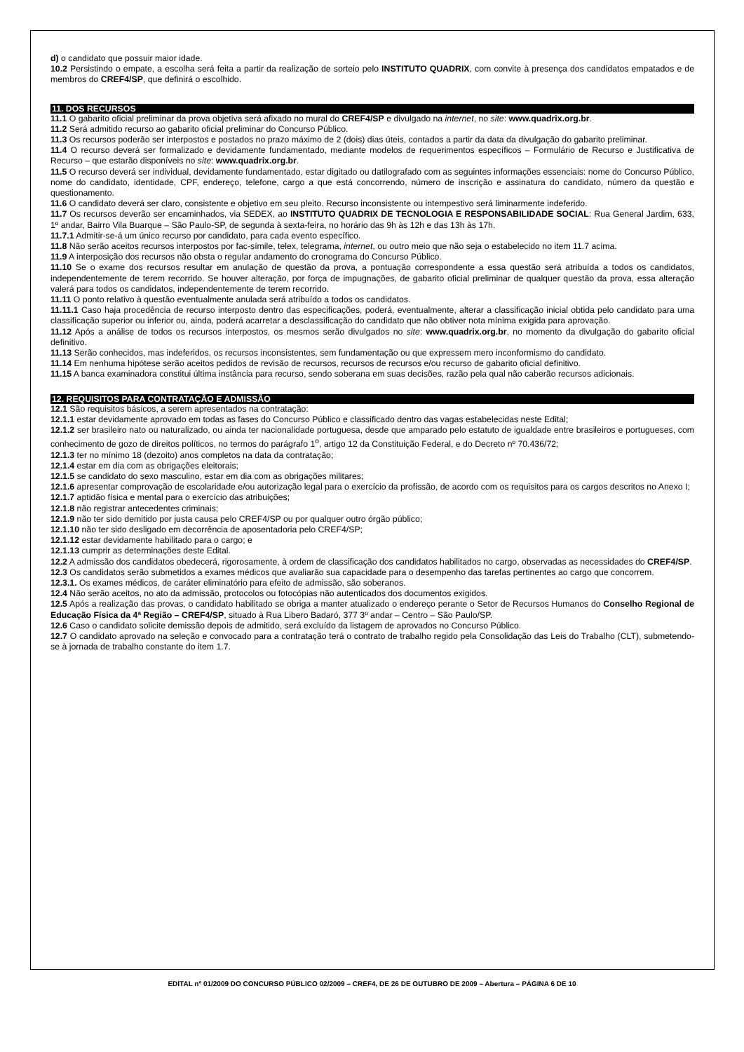d) o candidato que possuir maior idade.
10.2 Persistindo o empate, a escolha será feita a partir da realização de sorteio pelo INSTITUTO QUADRIX, com convite à presença dos candidatos empatados e de membros do CREF4/SP, que definirá o escolhido.
11. DOS RECURSOS
11.1 O gabarito oficial preliminar da prova objetiva será afixado no mural do CREF4/SP e divulgado na internet, no site: www.quadrix.org.br.
11.2 Será admitido recurso ao gabarito oficial preliminar do Concurso Público.
11.3 Os recursos poderão ser interpostos e postados no prazo máximo de 2 (dois) dias úteis, contados a partir da data da divulgação do gabarito preliminar.
11.4 O recurso deverá ser formalizado e devidamente fundamentado, mediante modelos de requerimentos específicos – Formulário de Recurso e Justificativa de Recurso – que estarão disponíveis no site: www.quadrix.org.br.
11.5 O recurso deverá ser individual, devidamente fundamentado, estar digitado ou datilografado com as seguintes informações essenciais: nome do Concurso Público, nome do candidato, identidade, CPF, endereço, telefone, cargo a que está concorrendo, número de inscrição e assinatura do candidato, número da questão e questionamento.
11.6 O candidato deverá ser claro, consistente e objetivo em seu pleito. Recurso inconsistente ou intempestivo será liminarmente indeferido.
11.7 Os recursos deverão ser encaminhados, via SEDEX, ao INSTITUTO QUADRIX DE TECNOLOGIA E RESPONSABILIDADE SOCIAL: Rua General Jardim, 633, 1º andar, Bairro Vila Buarque – São Paulo-SP, de segunda à sexta-feira, no horário das 9h às 12h e das 13h às 17h.
11.7.1 Admitir-se-á um único recurso por candidato, para cada evento específico.
11.8 Não serão aceitos recursos interpostos por fac-símile, telex, telegrama, internet, ou outro meio que não seja o estabelecido no item 11.7 acima.
11.9 A interposição dos recursos não obsta o regular andamento do cronograma do Concurso Público.
11.10 Se o exame dos recursos resultar em anulação de questão da prova, a pontuação correspondente a essa questão será atribuída a todos os candidatos, independentemente de terem recorrido. Se houver alteração, por força de impugnações, de gabarito oficial preliminar de qualquer questão da prova, essa alteração valerá para todos os candidatos, independentemente de terem recorrido.
11.11 O ponto relativo à questão eventualmente anulada será atribuído a todos os candidatos.
11.11.1 Caso haja procedência de recurso interposto dentro das especificações, poderá, eventualmente, alterar a classificação inicial obtida pelo candidato para uma classificação superior ou inferior ou, ainda, poderá acarretar a desclassificação do candidato que não obtiver nota mínima exigida para aprovação.
11.12 Após a análise de todos os recursos interpostos, os mesmos serão divulgados no site: www.quadrix.org.br, no momento da divulgação do gabarito oficial definitivo.
11.13 Serão conhecidos, mas indeferidos, os recursos inconsistentes, sem fundamentação ou que expressem mero inconformismo do candidato.
11.14 Em nenhuma hipótese serão aceitos pedidos de revisão de recursos, recursos de recursos e/ou recurso de gabarito oficial definitivo.
11.15 A banca examinadora constitui última instância para recurso, sendo soberana em suas decisões, razão pela qual não caberão recursos adicionais.
12. REQUISITOS PARA CONTRATAÇÃO E ADMISSÃO
12.1 São requisitos básicos, a serem apresentados na contratação:
12.1.1 estar devidamente aprovado em todas as fases do Concurso Público e classificado dentro das vagas estabelecidas neste Edital;
12.1.2 ser brasileiro nato ou naturalizado, ou ainda ter nacionalidade portuguesa, desde que amparado pelo estatuto de igualdade entre brasileiros e portugueses, com conhecimento de gozo de direitos políticos, no termos do parágrafo 1<sup>o</sup>, artigo 12 da Constituição Federal, e do Decreto nº 70.436/72;
12.1.3 ter no mínimo 18 (dezoito) anos completos na data da contratação;
12.1.4 estar em dia com as obrigações eleitorais;
12.1.5 se candidato do sexo masculino, estar em dia com as obrigações militares;
12.1.6 apresentar comprovação de escolaridade e/ou autorização legal para o exercício da profissão, de acordo com os requisitos para os cargos descritos no Anexo I;
12.1.7 aptidão física e mental para o exercício das atribuições;
12.1.8 não registrar antecedentes criminais;
12.1.9 não ter sido demitido por justa causa pelo CREF4/SP ou por qualquer outro órgão público;
12.1.10 não ter sido desligado em decorrência de aposentadoria pelo CREF4/SP;
12.1.12 estar devidamente habilitado para o cargo; e
12.1.13 cumprir as determinações deste Edital.
12.2 A admissão dos candidatos obedecerá, rigorosamente, à ordem de classificação dos candidatos habilitados no cargo, observadas as necessidades do CREF4/SP.
12.3 Os candidatos serão submetidos a exames médicos que avaliarão sua capacidade para o desempenho das tarefas pertinentes ao cargo que concorrem.
12.3.1. Os exames médicos, de caráter eliminatório para efeito de admissão, são soberanos.
12.4 Não serão aceitos, no ato da admissão, protocolos ou fotocópias não autenticados dos documentos exigidos.
12.5 Após a realização das provas, o candidato habilitado se obriga a manter atualizado o endereço perante o Setor de Recursos Humanos do Conselho Regional de Educação Física da 4ª Região – CREF4/SP, situado à Rua Libero Badaró, 377 3º andar – Centro – São Paulo/SP.
12.6 Caso o candidato solicite demissão depois de admitido, será excluído da listagem de aprovados no Concurso Público.
12.7 O candidato aprovado na seleção e convocado para a contratação terá o contrato de trabalho regido pela Consolidação das Leis do Trabalho (CLT), submetendo-se à jornada de trabalho constante do item 1.7.
EDITAL nº 01/2009 DO CONCURSO PÚBLICO 02/2009 – CREF4, DE 26 DE OUTUBRO DE 2009 – Abertura – PÁGINA 6 DE 10